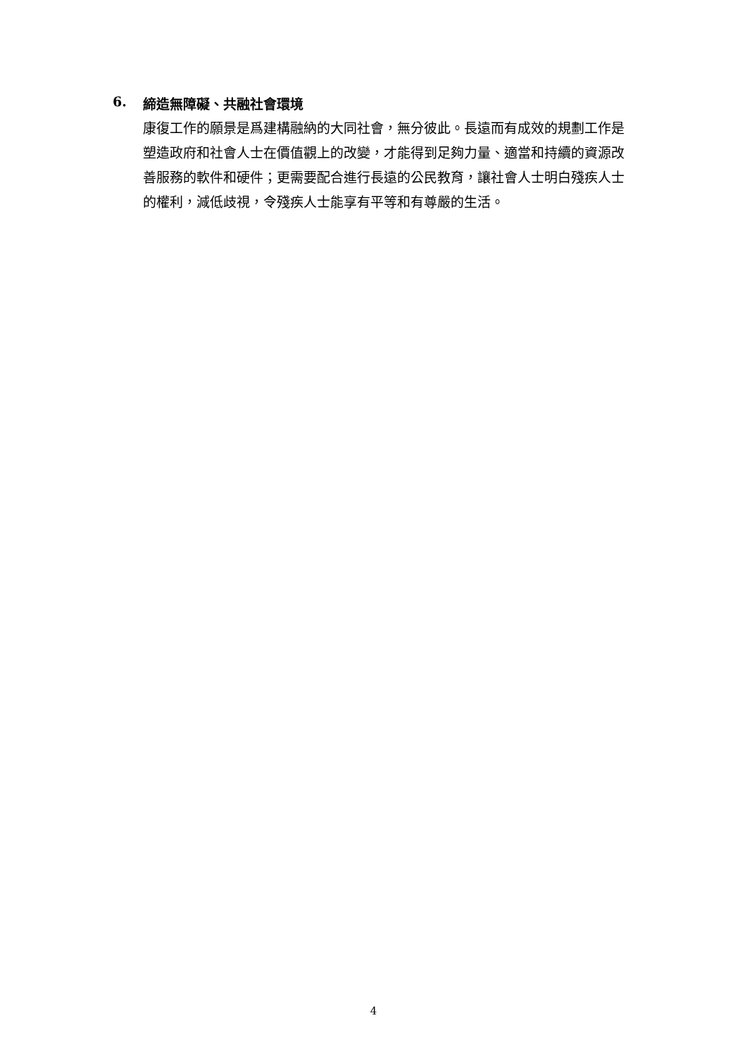6. 締造無障礙、共融社會環境
康復工作的願景是爲建構融納的大同社會，無分彼此。長遠而有成效的規劃工作是塑造政府和社會人士在價值觀上的改變，才能得到足夠力量、適當和持續的資源改善服務的軟件和硬件；更需要配合進行長遠的公民教育，讓社會人士明白殘疾人士的權利，減低歧視，令殘疾人士能享有平等和有尊嚴的生活。
4